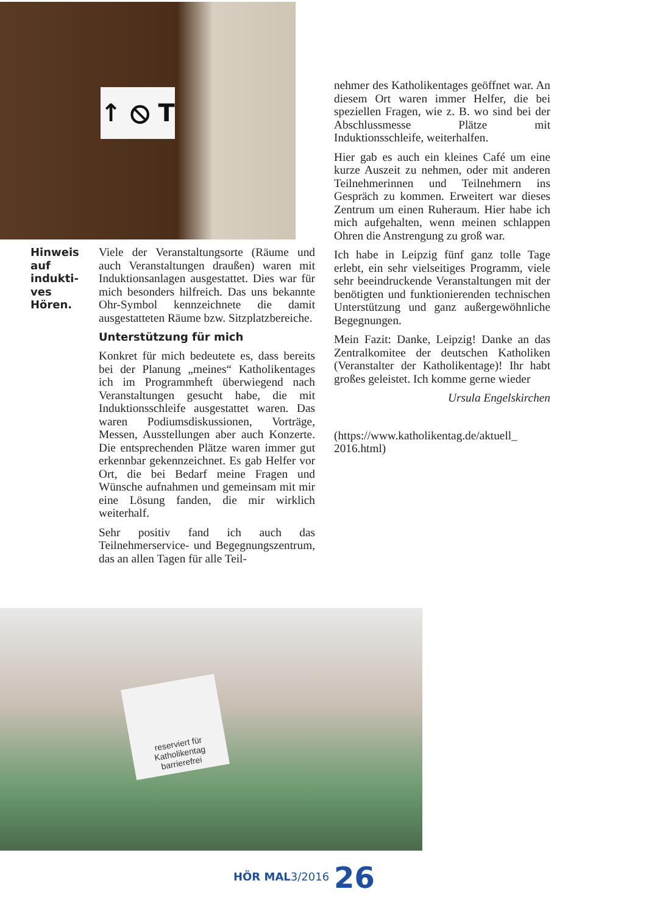↑ ⦸ T
Hinweis auf indukti-ves Hören.
Viele der Veranstaltungsorte (Räume und auch Veranstaltungen draußen) waren mit Induktionsanlagen ausgestattet. Dies war für mich besonders hilfreich. Das uns bekannte Ohr-Symbol kennzeichnete die damit ausgestatteten Räume bzw. Sitzplatzbereiche.
Unterstützung für mich
Konkret für mich bedeutete es, dass bereits bei der Planung „meines“ Katholikentages ich im Programmheft überwiegend nach Veranstaltungen gesucht habe, die mit Induktionsschleife ausgestattet waren. Das waren Podiumsdiskussionen, Vorträge, Messen, Ausstellungen aber auch Konzerte. Die entsprechenden Plätze waren immer gut erkennbar gekennzeichnet. Es gab Helfer vor Ort, die bei Bedarf meine Fragen und Wünsche aufnahmen und gemeinsam mit mir eine Lösung fanden, die mir wirklich weiterhalf.
Sehr positiv fand ich auch das Teilnehmerservice- und Begegnungszentrum, das an allen Tagen für alle Teil-
nehmer des Katholikentages geöffnet war. An diesem Ort waren immer Helfer, die bei speziellen Fragen, wie z. B. wo sind bei der Abschlussmesse Plätze mit Induktionsschleife, weiterhalfen.
Hier gab es auch ein kleines Café um eine kurze Auszeit zu nehmen, oder mit anderen Teilnehmerinnen und Teilnehmern ins Gespräch zu kommen. Erweitert war dieses Zentrum um einen Ruheraum. Hier habe ich mich aufgehalten, wenn meinen schlappen Ohren die Anstrengung zu groß war.
Ich habe in Leipzig fünf ganz tolle Tage erlebt, ein sehr vielseitiges Programm, viele sehr beeindruckende Veranstaltungen mit der benötigten und funktionierenden technischen Unterstützung und ganz außergewöhnliche Begegnungen.
Mein Fazit: Danke, Leipzig! Danke an das Zentralkomitee der deutschen Katholiken (Veranstalter der Katholikentage)! Ihr habt großes geleistet. Ich komme gerne wieder
Ursula Engelskirchen
(https://www.katholikentag.de/aktuell_ 2016.html)
reserviert für Katholikentag barrierefrei
HÖR MAL3/2016 26